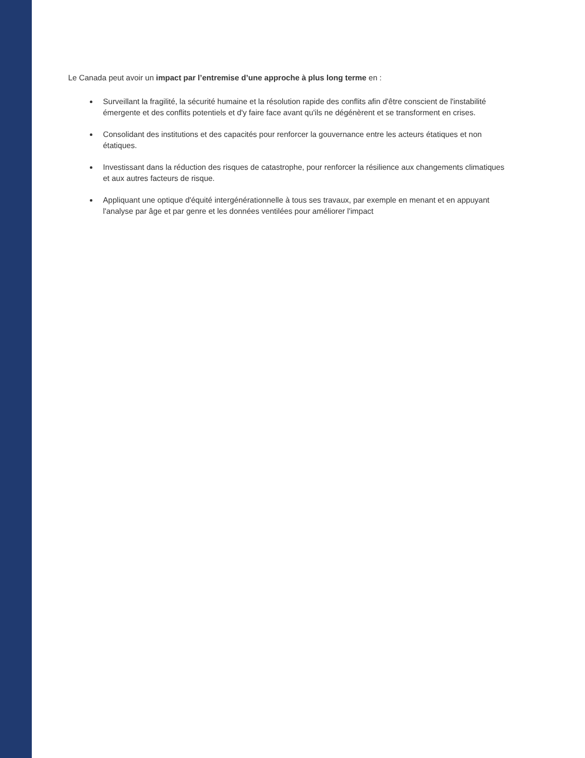Le Canada peut avoir un impact par l’entremise d’une approche à plus long terme en :
Surveillant la fragilité, la sécurité humaine et la résolution rapide des conflits afin d'être conscient de l'instabilité émergente et des conflits potentiels et d'y faire face avant qu'ils ne dégénèrent et se transforment en crises.
Consolidant des institutions et des capacités pour renforcer la gouvernance entre les acteurs étatiques et non étatiques.
Investissant dans la réduction des risques de catastrophe, pour renforcer la résilience aux changements climatiques et aux autres facteurs de risque.
Appliquant une optique d'équité intergénérationnelle à tous ses travaux, par exemple en menant et en appuyant l'analyse par âge et par genre et les données ventilées pour améliorer l'impact